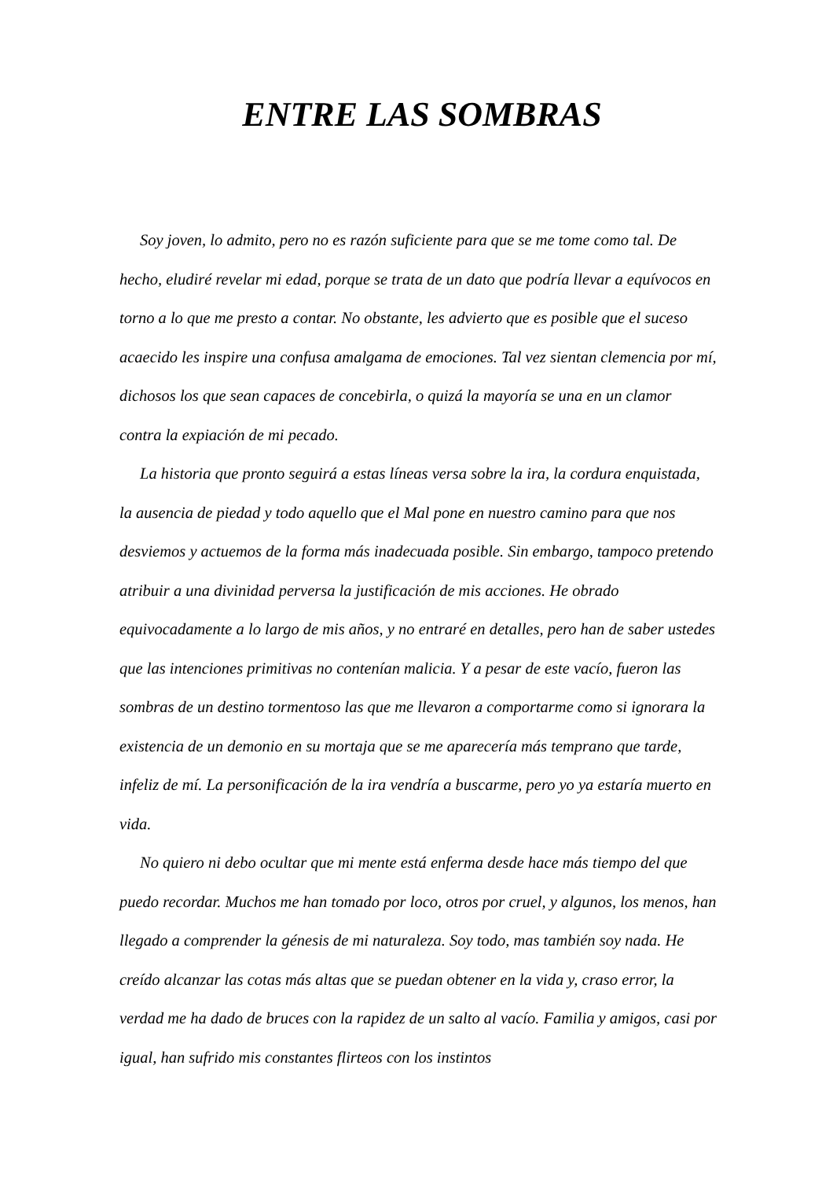ENTRE LAS SOMBRAS
Soy joven, lo admito, pero no es razón suficiente para que se me tome como tal. De hecho, eludiré revelar mi edad, porque se trata de un dato que podría llevar a equívocos en torno a lo que me presto a contar. No obstante, les advierto que es posible que el suceso acaecido les inspire una confusa amalgama de emociones. Tal vez sientan clemencia por mí, dichosos los que sean capaces de concebirla, o quizá la mayoría se una en un clamor contra la expiación de mi pecado.
La historia que pronto seguirá a estas líneas versa sobre la ira, la cordura enquistada, la ausencia de piedad y todo aquello que el Mal pone en nuestro camino para que nos desviemos y actuemos de la forma más inadecuada posible. Sin embargo, tampoco pretendo atribuir a una divinidad perversa la justificación de mis acciones. He obrado equivocadamente a lo largo de mis años, y no entraré en detalles, pero han de saber ustedes que las intenciones primitivas no contenían malicia. Y a pesar de este vacío, fueron las sombras de un destino tormentoso las que me llevaron a comportarme como si ignorara la existencia de un demonio en su mortaja que se me aparecería más temprano que tarde, infeliz de mí. La personificación de la ira vendría a buscarme, pero yo ya estaría muerto en vida.
No quiero ni debo ocultar que mi mente está enferma desde hace más tiempo del que puedo recordar. Muchos me han tomado por loco, otros por cruel, y algunos, los menos, han llegado a comprender la génesis de mi naturaleza. Soy todo, mas también soy nada. He creído alcanzar las cotas más altas que se puedan obtener en la vida y, craso error, la verdad me ha dado de bruces con la rapidez de un salto al vacío. Familia y amigos, casi por igual, han sufrido mis constantes flirteos con los instintos